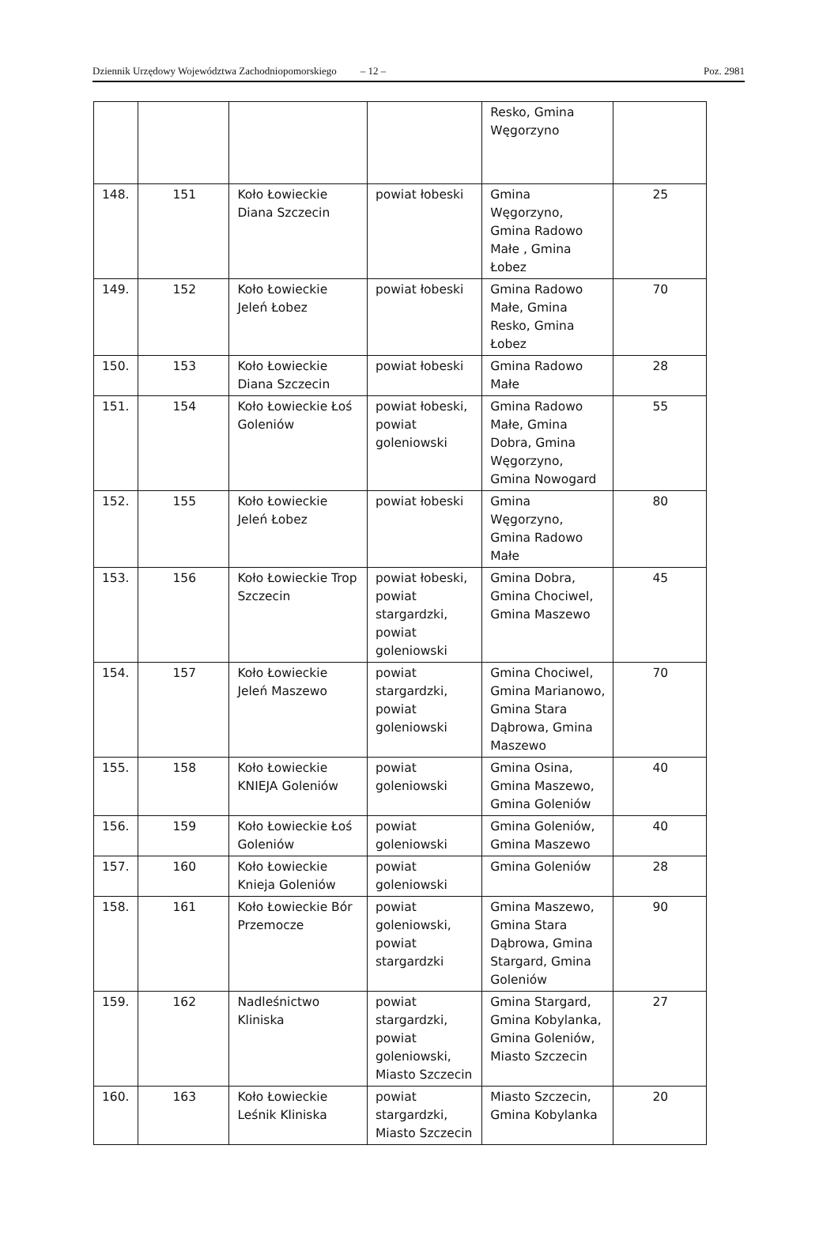Dziennik Urzędowy Województwa Zachodniopomorskiego – 12 – Poz. 2981
| | | | | Resko, Gmina Węgorzyno | |
| 148. | 151 | Koło Łowieckie Diana Szczecin | powiat łobeski | Gmina Węgorzyno, Gmina Radowo Małe , Gmina Łobez | 25 |
| 149. | 152 | Koło Łowieckie Jeleń Łobez | powiat łobeski | Gmina Radowo Małe, Gmina Resko, Gmina Łobez | 70 |
| 150. | 153 | Koło Łowieckie Diana Szczecin | powiat łobeski | Gmina Radowo Małe | 28 |
| 151. | 154 | Koło Łowieckie Łoś Goleniów | powiat łobeski, powiat goleniowski | Gmina Radowo Małe, Gmina Dobra, Gmina Węgorzyno, Gmina Nowogard | 55 |
| 152. | 155 | Koło Łowieckie Jeleń Łobez | powiat łobeski | Gmina Węgorzyno, Gmina Radowo Małe | 80 |
| 153. | 156 | Koło Łowieckie Trop Szczecin | powiat łobeski, powiat stargardzki, powiat goleniowski | Gmina Dobra, Gmina Chociwel, Gmina Maszewo | 45 |
| 154. | 157 | Koło Łowieckie Jeleń Maszewo | powiat stargardzki, powiat goleniowski | Gmina Chociwel, Gmina Marianowo, Gmina Stara Dąbrowa, Gmina Maszewo | 70 |
| 155. | 158 | Koło Łowieckie KNIEJA Goleniów | powiat goleniowski | Gmina Osina, Gmina Maszewo, Gmina Goleniów | 40 |
| 156. | 159 | Koło Łowieckie Łoś Goleniów | powiat goleniowski | Gmina Goleniów, Gmina Maszewo | 40 |
| 157. | 160 | Koło Łowieckie Knieja Goleniów | powiat goleniowski | Gmina Goleniów | 28 |
| 158. | 161 | Koło Łowieckie Bór Przemocze | powiat goleniowski, powiat stargardzki | Gmina Maszewo, Gmina Stara Dąbrowa, Gmina Stargard, Gmina Goleniów | 90 |
| 159. | 162 | Nadleśnictwo Kliniska | powiat stargardzki, powiat goleniowski, Miasto Szczecin | Gmina Stargard, Gmina Kobylanka, Gmina Goleniów, Miasto Szczecin | 27 |
| 160. | 163 | Koło Łowieckie Leśnik Kliniska | powiat stargardzki, Miasto Szczecin | Miasto Szczecin, Gmina Kobylanka | 20 |